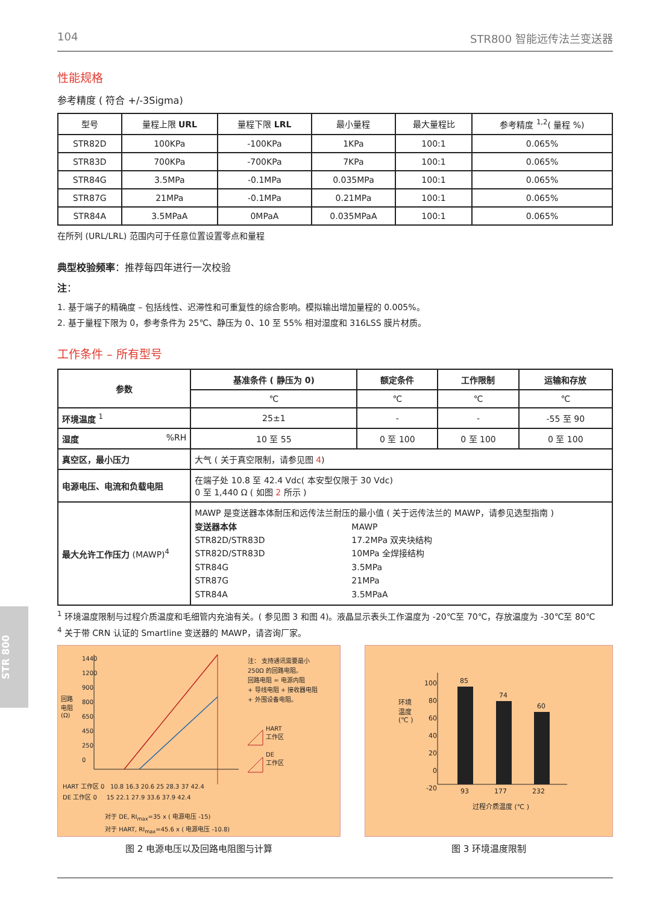STR 800
104 STR800 智能远传法兰变送器
性能规格
参考精度 ( 符合 +/-3Sigma)
| 型号 | 量程上限 URL | 量程下限 LRL | 最小量程 | 最大量程比 | 参考精度 <sup>1,2</sup>( 量程 %) |
| --- | --- | --- | --- | --- | --- |
| STR82D | 100KPa | -100KPa | 1KPa | 100:1 | 0.065% |
| STR83D | 700KPa | -700KPa | 7KPa | 100:1 | 0.065% |
| STR84G | 3.5MPa | -0.1MPa | 0.035MPa | 100:1 | 0.065% |
| STR87G | 21MPa | -0.1MPa | 0.21MPa | 100:1 | 0.065% |
| STR84A | 3.5MPaA | 0MPaA | 0.035MPaA | 100:1 | 0.065% |
在所列 (URL/LRL) 范围内可于任意位置设置零点和量程
典型校验频率：推荐每四年进行一次校验
注：
1. 基于端子的精确度 – 包括线性、迟滞性和可重复性的综合影响。模拟输出增加量程的 0.005%。
2. 基于量程下限为 0，参考条件为 25℃、静压为 0、10 至 55% 相对湿度和 316LSS 膜片材质。
工作条件 – 所有型号
| 参数 | 基准条件 ( 静压为 0) | 额定条件 | 工作限制 | 运输和存放 |
| --- | --- | --- | --- | --- |
| | ℃ | ℃ | ℃ | ℃ |
| 环境温度 <sup>1</sup> | 25±1 | - | - | -55 至 90 |
| 湿度 %RH | 10 至 55 | 0 至 100 | 0 至 100 | 0 至 100 |
| 真空区，最小压力 | 大气 ( 关于真空限制，请参见图 4 ) | | | |
| 电源电压、电流和负载电阻 | 在端子处 10.8 至 42.4 Vdc( 本安型仅限于 30 Vdc) 0 至 1,440 Ω ( 如图 2 所示 ) | | | |
| 最大允许工作压力 (MAWP)<sup>4</sup> | MAWP 是变送器本体耐压和远传法兰耐压的最小值 ( 关于远传法兰的 MAWP，请参见选型指南 ) 变送器本体 MAWP STR82D/STR83D 17.2MPa 双夹块结构 STR82D/STR83D 10MPa 全焊接结构 STR84G 3.5MPa STR87G 21MPa STR84A 3.5MPaA | | | |
<sup>1</sup> 环境温度限制与过程介质温度和毛细管内充油有关。( 参见图 3 和图 4)。液晶显示表头工作温度为 -20℃至 70℃，存放温度为 -30℃至 80℃
<sup>4</sup> 关于带 CRN 认证的 Smartline 变送器的 MAWP，请咨询厂家。
1440
1200
900
800
650
450
250
0
回路
电阻
(Ω)
注： 支持通讯需要最小
250Ω 的回路电阻。
回路电阻 = 电源内阻
+ 导线电阻 + 接收器电阻
+ 外围设备电阻。
HART
工作区
DE
工作区
HART 工作区 0 10.8 16.3 20.6 25 28.3 37 42.4
DE 工作区 0 15 22.1 27.9 33.6 37.9 42.4
对于 DE, RI<sub>max</sub>=35 x ( 电源电压 -15)
对于 HART, RI<sub>max</sub>=45.6 x ( 电源电压 -10.8)
图 2 电源电压以及回路电阻图与计算
100
80
60
40
20
0
-20
环境
温度
(℃ )
85
74
60
93 177 232
过程介质温度 (℃ )
图 3 环境温度限制